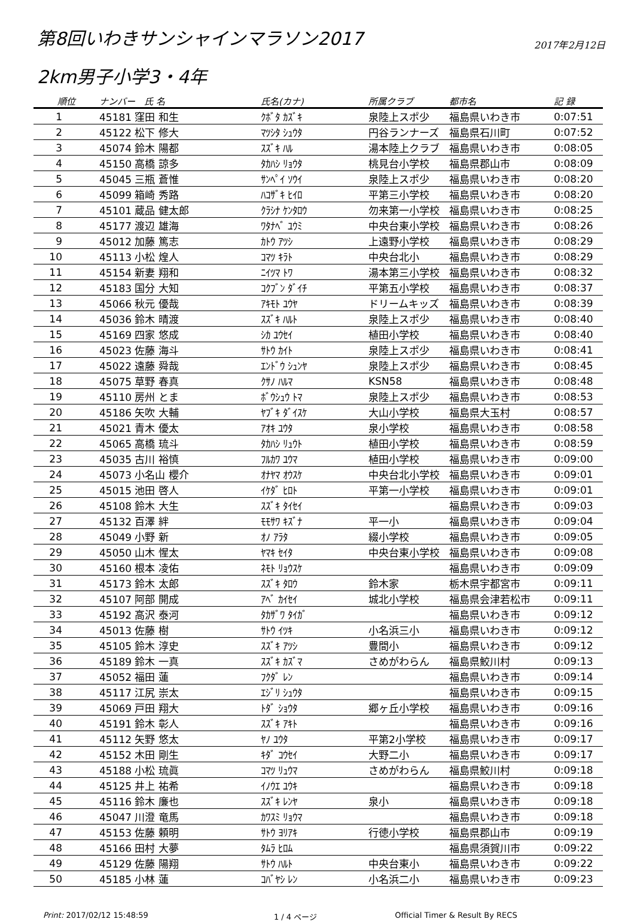第8回いわきサンシャインマラソン2017
2017年2月12日
2km男子小学3・4年
| 順位 | ナンバー 氏 名 | 氏名(カナ) | 所属クラブ | 都市名 | 記 録 |
| --- | --- | --- | --- | --- | --- |
| 1 | 45181 窪田 和生 | ｸﾎﾞﾀ ｶｽﾞｷ | 泉陸上スポ少 | 福島県いわき市 | 0:07:51 |
| 2 | 45122 松下 修大 | ﾏﾂｼﾀ ｼｭｳﾀ | 円谷ランナーズ | 福島県石川町 | 0:07:52 |
| 3 | 45074 鈴木 陽都 | ｽｽﾞｷ ﾊﾙ | 湯本陸上クラブ | 福島県いわき市 | 0:08:05 |
| 4 | 45150 高橋 諒多 | ﾀｶﾊｼ ﾘｮｳﾀ | 桃見台小学校 | 福島県郡山市 | 0:08:09 |
| 5 | 45045 三瓶 蒼惟 | ｻﾝﾍﾟｲ ｿｳｲ | 泉陸上スポ少 | 福島県いわき市 | 0:08:20 |
| 6 | 45099 箱崎 秀路 | ﾊｺｻﾞｷ ﾋｲﾛ | 平第三小学校 | 福島県いわき市 | 0:08:20 |
| 7 | 45101 蔵品 健太郎 | ｸﾗｼﾅ ｹﾝﾀﾛｳ | 勿来第一小学校 | 福島県いわき市 | 0:08:25 |
| 8 | 45177 渡辺 雄海 | ﾜﾀﾅﾍﾞ ﾕｳﾐ | 中央台東小学校 | 福島県いわき市 | 0:08:26 |
| 9 | 45012 加藤 篤志 | ｶﾄｳ ｱﾂｼ | 上遠野小学校 | 福島県いわき市 | 0:08:29 |
| 10 | 45113 小松 煌人 | ｺﾏﾂ ｷﾗﾄ | 中央台北小 | 福島県いわき市 | 0:08:29 |
| 11 | 45154 新妻 翔和 | ﾆｲﾂﾏ ﾄﾜ | 湯本第三小学校 | 福島県いわき市 | 0:08:32 |
| 12 | 45183 国分 大知 | ｺｸﾌﾞﾝ ﾀﾞｲﾁ | 平第五小学校 | 福島県いわき市 | 0:08:37 |
| 13 | 45066 秋元 優哉 | ｱｷﾓﾄ ﾕｳﾔ | ドリームキッズ | 福島県いわき市 | 0:08:39 |
| 14 | 45036 鈴木 晴渡 | ｽｽﾞｷ ﾊﾙﾄ | 泉陸上スポ少 | 福島県いわき市 | 0:08:40 |
| 15 | 45169 四家 悠成 | ｼｶ ﾕｳｾｲ | 植田小学校 | 福島県いわき市 | 0:08:40 |
| 16 | 45023 佐藤 海斗 | ｻﾄｳ ｶｲﾄ | 泉陸上スポ少 | 福島県いわき市 | 0:08:41 |
| 17 | 45022 遠藤 舜哉 | ｴﾝﾄﾞｳ ｼｭﾝﾔ | 泉陸上スポ少 | 福島県いわき市 | 0:08:45 |
| 18 | 45075 草野 春真 | ｸｻﾉ ﾊﾙﾏ | KSN58 | 福島県いわき市 | 0:08:48 |
| 19 | 45110 房州 とま | ﾎﾞｳｼｭｳ ﾄﾏ | 泉陸上スポ少 | 福島県いわき市 | 0:08:53 |
| 20 | 45186 矢吹 大輔 | ﾔﾌﾞｷ ﾀﾞｲｽｹ | 大山小学校 | 福島県大玉村 | 0:08:57 |
| 21 | 45021 青木 優太 | ｱｵｷ ﾕｳﾀ | 泉小学校 | 福島県いわき市 | 0:08:58 |
| 22 | 45065 高橋 琉斗 | ﾀｶﾊｼ ﾘｭｳﾄ | 植田小学校 | 福島県いわき市 | 0:08:59 |
| 23 | 45035 古川 裕慎 | ﾌﾙｶﾜ ﾕｳﾏ | 植田小学校 | 福島県いわき市 | 0:09:00 |
| 24 | 45073 小名山 櫻介 | ｵﾅﾔﾏ ｵｳｽｹ | 中央台北小学校 | 福島県いわき市 | 0:09:01 |
| 25 | 45015 池田 啓人 | ｲｹﾀﾞ ﾋﾛﾄ | 平第一小学校 | 福島県いわき市 | 0:09:01 |
| 26 | 45108 鈴木 大生 | ｽｽﾞｷ ﾀｲｾｲ | | 福島県いわき市 | 0:09:03 |
| 27 | 45132 百澤 絆 | ﾓﾓｻﾜ ｷｽﾞﾅ | 平一小 | 福島県いわき市 | 0:09:04 |
| 28 | 45049 小野 新 | ｵﾉ ｱﾗﾀ | 綴小学校 | 福島県いわき市 | 0:09:05 |
| 29 | 45050 山木 惺太 | ﾔﾏｷ ｾｲﾀ | 中央台東小学校 | 福島県いわき市 | 0:09:08 |
| 30 | 45160 根本 凌佑 | ﾈﾓﾄ ﾘｮｳｽｹ | | 福島県いわき市 | 0:09:09 |
| 31 | 45173 鈴木 太郎 | ｽｽﾞｷ ﾀﾛｳ | 鈴木家 | 栃木県宇都宮市 | 0:09:11 |
| 32 | 45107 阿部 開成 | ｱﾍﾞ ｶｲｾｲ | 城北小学校 | 福島県会津若松市 | 0:09:11 |
| 33 | 45192 高沢 泰河 | ﾀｶｻﾞﾜ ﾀｲｶﾞ | | 福島県いわき市 | 0:09:12 |
| 34 | 45013 佐藤 樹 | ｻﾄｳ ｲﾂｷ | 小名浜三小 | 福島県いわき市 | 0:09:12 |
| 35 | 45105 鈴木 淳史 | ｽｽﾞｷ ｱﾂｼ | 豊間小 | 福島県いわき市 | 0:09:12 |
| 36 | 45189 鈴木 一真 | ｽｽﾞｷ ｶｽﾞﾏ | さめがわらん | 福島県鮫川村 | 0:09:13 |
| 37 | 45052 福田 蓮 | ﾌｸﾀﾞ ﾚﾝ | | 福島県いわき市 | 0:09:14 |
| 38 | 45117 江尻 崇太 | ｴｼﾞﾘ ｼｭｳﾀ | | 福島県いわき市 | 0:09:15 |
| 39 | 45069 戸田 翔大 | ﾄﾀﾞ ｼｮｳﾀ | 郷ヶ丘小学校 | 福島県いわき市 | 0:09:16 |
| 40 | 45191 鈴木 彰人 | ｽｽﾞｷ ｱｷﾄ | | 福島県いわき市 | 0:09:16 |
| 41 | 45112 矢野 悠太 | ﾔﾉ ﾕｳﾀ | 平第2小学校 | 福島県いわき市 | 0:09:17 |
| 42 | 45152 木田 剛生 | ｷﾀﾞ ｺｳｾｲ | 大野二小 | 福島県いわき市 | 0:09:17 |
| 43 | 45188 小松 琉眞 | ｺﾏﾂ ﾘｭｳﾏ | さめがわらん | 福島県鮫川村 | 0:09:18 |
| 44 | 45125 井上 祐希 | ｲﾉｳｴ ﾕｳｷ | | 福島県いわき市 | 0:09:18 |
| 45 | 45116 鈴木 廉也 | ｽｽﾞｷ ﾚﾝﾔ | 泉小 | 福島県いわき市 | 0:09:18 |
| 46 | 45047 川澄 竜馬 | ｶﾜｽﾐ ﾘｮｳﾏ | | 福島県いわき市 | 0:09:18 |
| 47 | 45153 佐藤 頼明 | ｻﾄｳ ﾖﾘｱｷ | 行徳小学校 | 福島県郡山市 | 0:09:19 |
| 48 | 45166 田村 大夢 | ﾀﾑﾗ ﾋﾛﾑ | | 福島県須賀川市 | 0:09:22 |
| 49 | 45129 佐藤 陽翔 | ｻﾄｳ ﾊﾙﾄ | 中央台東小 | 福島県いわき市 | 0:09:22 |
| 50 | 45185 小林 蓮 | ｺﾊﾞﾔｼ ﾚﾝ | 小名浜二小 | 福島県いわき市 | 0:09:23 |
Print: 2017/02/12 15:48:59 1 / 4 ページ Official Timer & Result By RECS